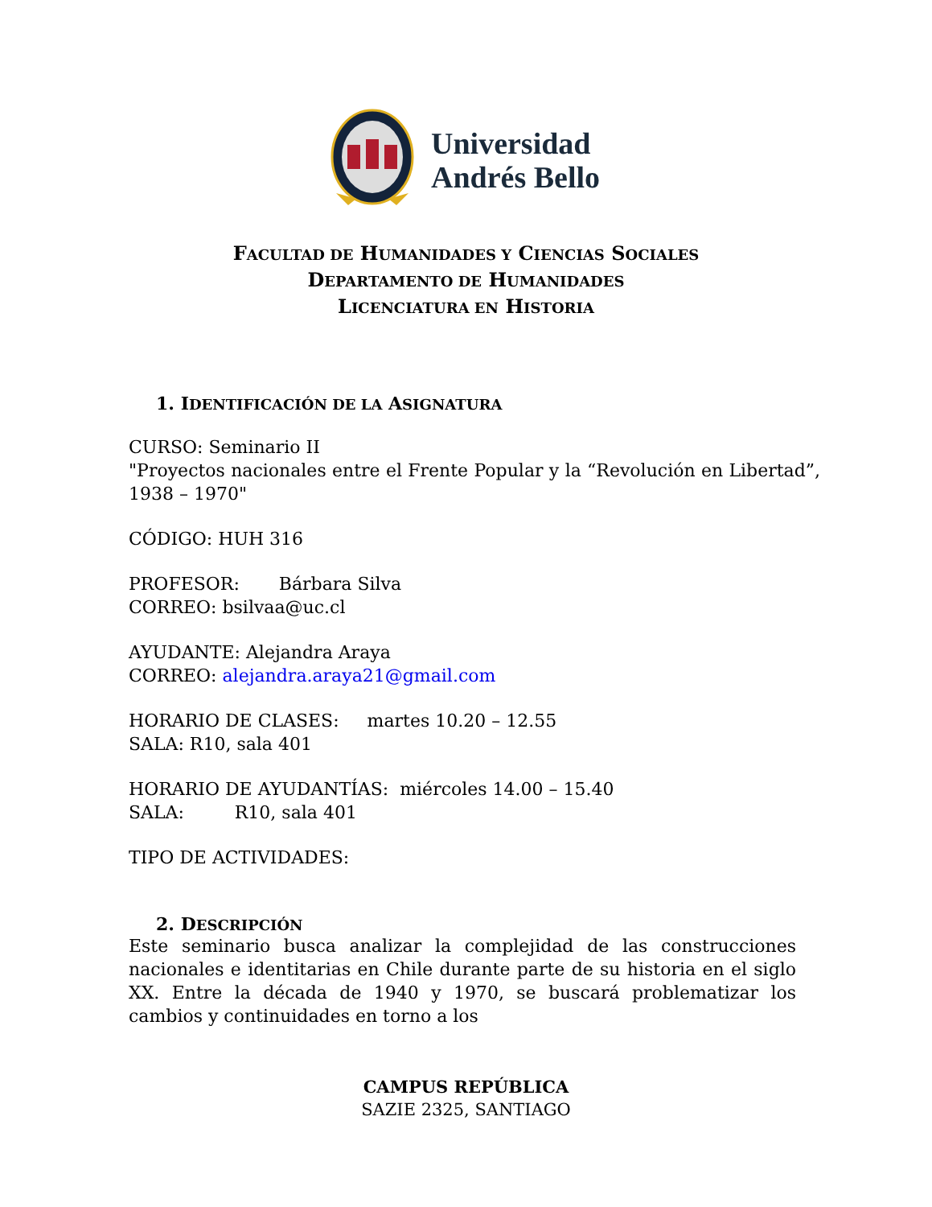Universidad
Andrés Bello
FACULTAD DE HUMANIDADES Y CIENCIAS SOCIALES
DEPARTAMENTO DE HUMANIDADES
LICENCIATURA EN HISTORIA
1. IDENTIFICACIÓN DE LA ASIGNATURA
CURSO: Seminario II
"Proyectos nacionales entre el Frente Popular y la “Revolución en Libertad”, 1938 – 1970"
CÓDIGO: HUH 316
PROFESOR: Bárbara Silva
CORREO: bsilvaa@uc.cl
AYUDANTE: Alejandra Araya
CORREO: alejandra.araya21@gmail.com
HORARIO DE CLASES: martes 10.20 – 12.55
SALA: R10, sala 401
HORARIO DE AYUDANTÍAS: miércoles 14.00 – 15.40
SALA: R10, sala 401
TIPO DE ACTIVIDADES:
2. DESCRIPCIÓN
Este seminario busca analizar la complejidad de las construcciones nacionales e identitarias en Chile durante parte de su historia en el siglo XX. Entre la década de 1940 y 1970, se buscará problematizar los cambios y continuidades en torno a los
CAMPUS REPÚBLICA
SAZIE 2325, SANTIAGO